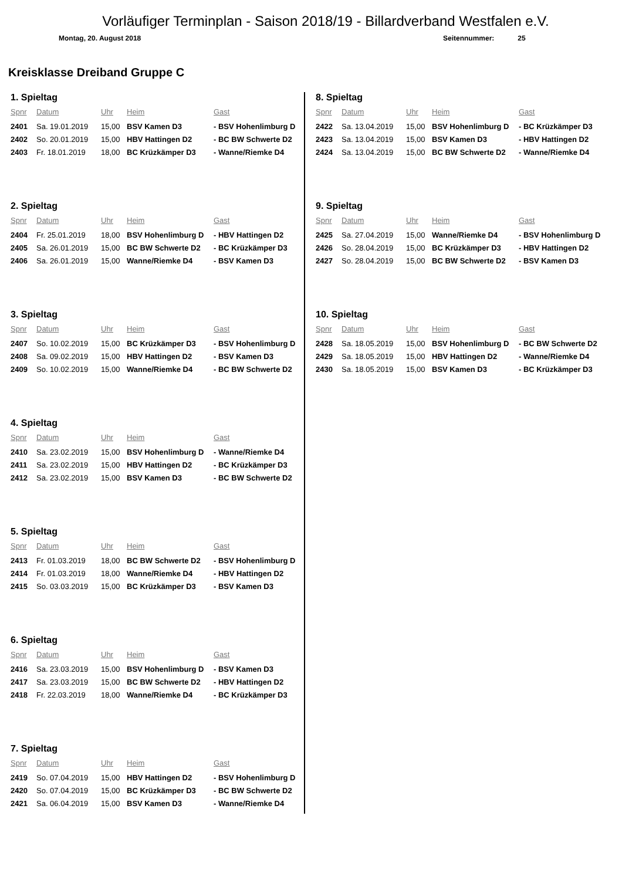Vorläufiger Terminplan - Saison 2018/19 - Billardverband Westfalen e.V.
Montag, 20. August 2018 Seitennummer: 25
Kreisklasse Dreiband Gruppe C
1. Spieltag
| Spnr | Datum | Uhr | Heim | Gast |
| --- | --- | --- | --- | --- |
| 2401 | Sa. 19.01.2019 | 15,00 | BSV Kamen D3 | - BSV Hohenlimburg D |
| 2402 | So. 20.01.2019 | 15,00 | HBV Hattingen D2 | - BC BW Schwerte D2 |
| 2403 | Fr. 18.01.2019 | 18,00 | BC Krüzkämper D3 | - Wanne/Riemke D4 |
2. Spieltag
| Spnr | Datum | Uhr | Heim | Gast |
| --- | --- | --- | --- | --- |
| 2404 | Fr. 25.01.2019 | 18,00 | BSV Hohenlimburg D | - HBV Hattingen D2 |
| 2405 | Sa. 26.01.2019 | 15,00 | BC BW Schwerte D2 | - BC Krüzkämper D3 |
| 2406 | Sa. 26.01.2019 | 15,00 | Wanne/Riemke D4 | - BSV Kamen D3 |
3. Spieltag
| Spnr | Datum | Uhr | Heim | Gast |
| --- | --- | --- | --- | --- |
| 2407 | So. 10.02.2019 | 15,00 | BC Krüzkämper D3 | - BSV Hohenlimburg D |
| 2408 | Sa. 09.02.2019 | 15,00 | HBV Hattingen D2 | - BSV Kamen D3 |
| 2409 | So. 10.02.2019 | 15,00 | Wanne/Riemke D4 | - BC BW Schwerte D2 |
4. Spieltag
| Spnr | Datum | Uhr | Heim | Gast |
| --- | --- | --- | --- | --- |
| 2410 | Sa. 23.02.2019 | 15,00 | BSV Hohenlimburg D | - Wanne/Riemke D4 |
| 2411 | Sa. 23.02.2019 | 15,00 | HBV Hattingen D2 | - BC Krüzkämper D3 |
| 2412 | Sa. 23.02.2019 | 15,00 | BSV Kamen D3 | - BC BW Schwerte D2 |
5. Spieltag
| Spnr | Datum | Uhr | Heim | Gast |
| --- | --- | --- | --- | --- |
| 2413 | Fr. 01.03.2019 | 18,00 | BC BW Schwerte D2 | - BSV Hohenlimburg D |
| 2414 | Fr. 01.03.2019 | 18,00 | Wanne/Riemke D4 | - HBV Hattingen D2 |
| 2415 | So. 03.03.2019 | 15,00 | BC Krüzkämper D3 | - BSV Kamen D3 |
6. Spieltag
| Spnr | Datum | Uhr | Heim | Gast |
| --- | --- | --- | --- | --- |
| 2416 | Sa. 23.03.2019 | 15,00 | BSV Hohenlimburg D | - BSV Kamen D3 |
| 2417 | Sa. 23.03.2019 | 15,00 | BC BW Schwerte D2 | - HBV Hattingen D2 |
| 2418 | Fr. 22.03.2019 | 18,00 | Wanne/Riemke D4 | - BC Krüzkämper D3 |
7. Spieltag
| Spnr | Datum | Uhr | Heim | Gast |
| --- | --- | --- | --- | --- |
| 2419 | So. 07.04.2019 | 15,00 | HBV Hattingen D2 | - BSV Hohenlimburg D |
| 2420 | So. 07.04.2019 | 15,00 | BC Krüzkämper D3 | - BC BW Schwerte D2 |
| 2421 | Sa. 06.04.2019 | 15,00 | BSV Kamen D3 | - Wanne/Riemke D4 |
8. Spieltag
| Spnr | Datum | Uhr | Heim | Gast |
| --- | --- | --- | --- | --- |
| 2422 | Sa. 13.04.2019 | 15,00 | BSV Hohenlimburg D | - BC Krüzkämper D3 |
| 2423 | Sa. 13.04.2019 | 15,00 | BSV Kamen D3 | - HBV Hattingen D2 |
| 2424 | Sa. 13.04.2019 | 15,00 | BC BW Schwerte D2 | - Wanne/Riemke D4 |
9. Spieltag
| Spnr | Datum | Uhr | Heim | Gast |
| --- | --- | --- | --- | --- |
| 2425 | Sa. 27.04.2019 | 15,00 | Wanne/Riemke D4 | - BSV Hohenlimburg D |
| 2426 | So. 28.04.2019 | 15,00 | BC Krüzkämper D3 | - HBV Hattingen D2 |
| 2427 | So. 28.04.2019 | 15,00 | BC BW Schwerte D2 | - BSV Kamen D3 |
10. Spieltag
| Spnr | Datum | Uhr | Heim | Gast |
| --- | --- | --- | --- | --- |
| 2428 | Sa. 18.05.2019 | 15,00 | BSV Hohenlimburg D | - BC BW Schwerte D2 |
| 2429 | Sa. 18.05.2019 | 15,00 | HBV Hattingen D2 | - Wanne/Riemke D4 |
| 2430 | Sa. 18.05.2019 | 15,00 | BSV Kamen D3 | - BC Krüzkämper D3 |